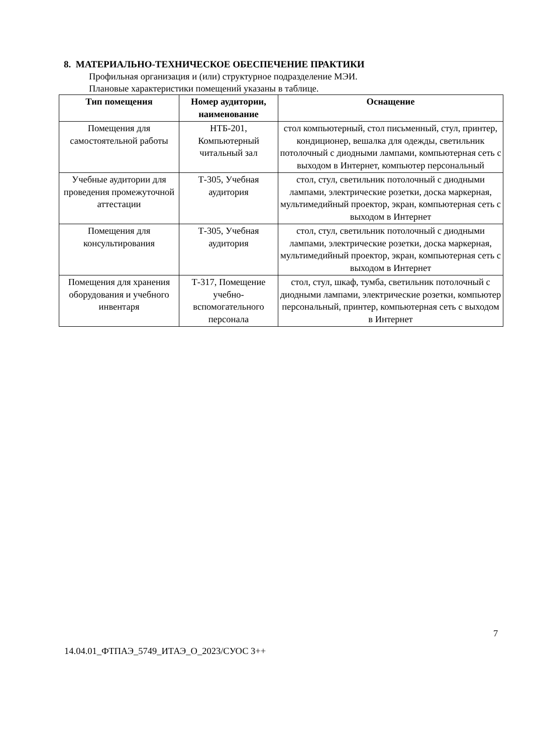8. МАТЕРИАЛЬНО-ТЕХНИЧЕСКОЕ ОБЕСПЕЧЕНИЕ ПРАКТИКИ
Профильная организация и (или) структурное подразделение МЭИ.
Плановые характеристики помещений указаны в таблице.
| Тип помещения | Номер аудитории, наименование | Оснащение |
| --- | --- | --- |
| Помещения для самостоятельной работы | НТБ-201, Компьютерный читальный зал | стол компьютерный, стол письменный, стул, принтер, кондиционер, вешалка для одежды, светильник потолочный с диодными лампами, компьютерная сеть с выходом в Интернет, компьютер персональный |
| Учебные аудитории для проведения промежуточной аттестации | Т-305, Учебная аудитория | стол, стул, светильник потолочный с диодными лампами, электрические розетки, доска маркерная, мультимедийный проектор, экран, компьютерная сеть с выходом в Интернет |
| Помещения для консультирования | Т-305, Учебная аудитория | стол, стул, светильник потолочный с диодными лампами, электрические розетки, доска маркерная, мультимедийный проектор, экран, компьютерная сеть с выходом в Интернет |
| Помещения для хранения оборудования и учебного инвентаря | Т-317, Помещение учебно-вспомогательного персонала | стол, стул, шкаф, тумба, светильник потолочный с диодными лампами, электрические розетки, компьютер персональный, принтер, компьютерная сеть с выходом в Интернет |
7
14.04.01_ФТПАЭ_5749_ИТАЭ_О_2023/СУОС 3++